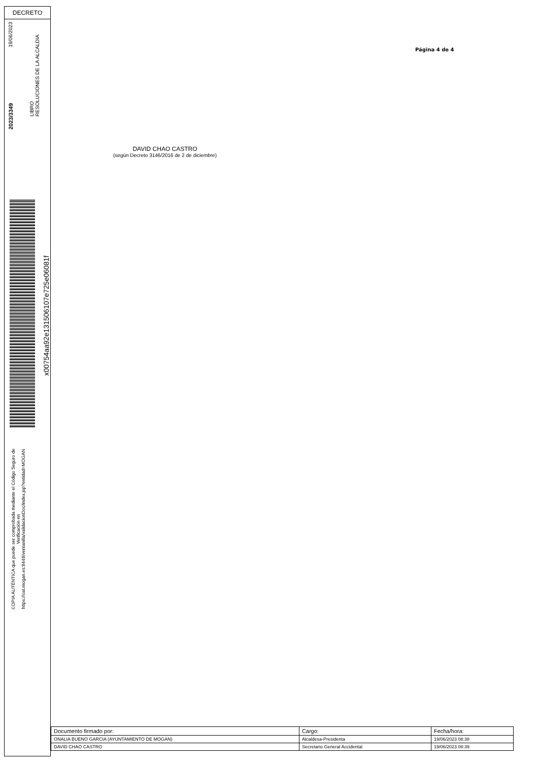DECRETO
19/06/2023
2023/3349
LIBRO
RESOLUCIONES DE LA ALCALDIA
x00754aa92e131506107e725e06081f
COPIA AUTÉNTICA que puede ser comprobada mediante el Código Seguro de
Verificación en
https://oat.mogan.es:8448/ventanilla/validacionDoc/index.jsp?entidad=MOGAN
Página 4 de 4
DAVID CHAO CASTRO
(según Decreto 3146/2016 de 2 de diciembre)
| Documento firmado por: | Cargo: | Fecha/hora: |
| --- | --- | --- |
| ONALIA BUENO GARCIA (AYUNTAMIENTO DE MOGAN) | Alcaldesa-Presidenta | 19/06/2023 08:38 |
| DAVID CHAO CASTRO | Secretario General Accidental | 19/06/2023 08:39 |